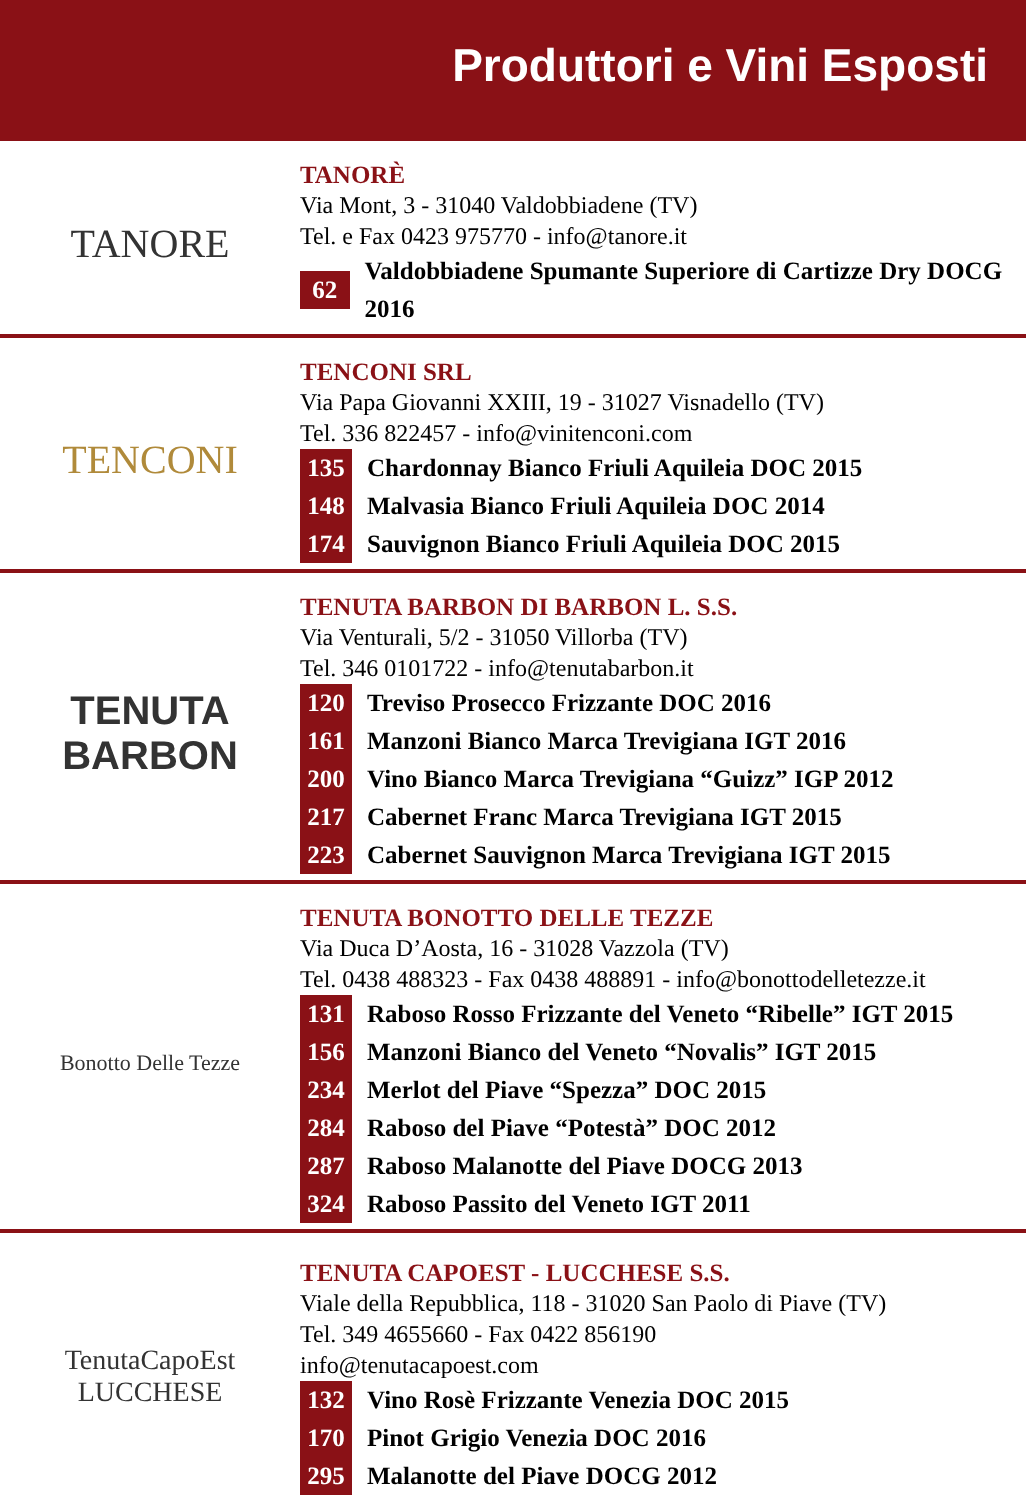Produttori e Vini Esposti
TANORE
TANORÈ
Via Mont, 3 - 31040 Valdobbiadene (TV)
Tel. e Fax 0423 975770 - info@tanore.it
62 Valdobbiadene Spumante Superiore di Cartizze Dry DOCG 2016
TENCONI
TENCONI SRL
Via Papa Giovanni XXIII, 19 - 31027 Visnadello (TV)
Tel. 336 822457 - info@vinitenconi.com
135 Chardonnay Bianco Friuli Aquileia DOC 2015
148 Malvasia Bianco Friuli Aquileia DOC 2014
174 Sauvignon Bianco Friuli Aquileia DOC 2015
TENUTA
BARBON
TENUTA BARBON DI BARBON L. S.S.
Via Venturali, 5/2 - 31050 Villorba (TV)
Tel. 346 0101722 - info@tenutabarbon.it
120 Treviso Prosecco Frizzante DOC 2016
161 Manzoni Bianco Marca Trevigiana IGT 2016
200 Vino Bianco Marca Trevigiana “Guizz” IGP 2012
217 Cabernet Franc Marca Trevigiana IGT 2015
223 Cabernet Sauvignon Marca Trevigiana IGT 2015
Bonotto Delle Tezze
TENUTA BONOTTO DELLE TEZZE
Via Duca D’Aosta, 16 - 31028 Vazzola (TV)
Tel. 0438 488323 - Fax 0438 488891 - info@bonottodelletezze.it
131 Raboso Rosso Frizzante del Veneto “Ribelle” IGT 2015
156 Manzoni Bianco del Veneto “Novalis” IGT 2015
234 Merlot del Piave “Spezza” DOC 2015
284 Raboso del Piave “Potestà” DOC 2012
287 Raboso Malanotte del Piave DOCG 2013
324 Raboso Passito del Veneto IGT 2011
TenutaCapoEst
LUCCHESE
TENUTA CAPOEST - LUCCHESE S.S.
Viale della Repubblica, 118 - 31020 San Paolo di Piave (TV)
Tel. 349 4655660 - Fax 0422 856190
info@tenutacapoest.com
132 Vino Rosè Frizzante Venezia DOC 2015
170 Pinot Grigio Venezia DOC 2016
295 Malanotte del Piave DOCG 2012